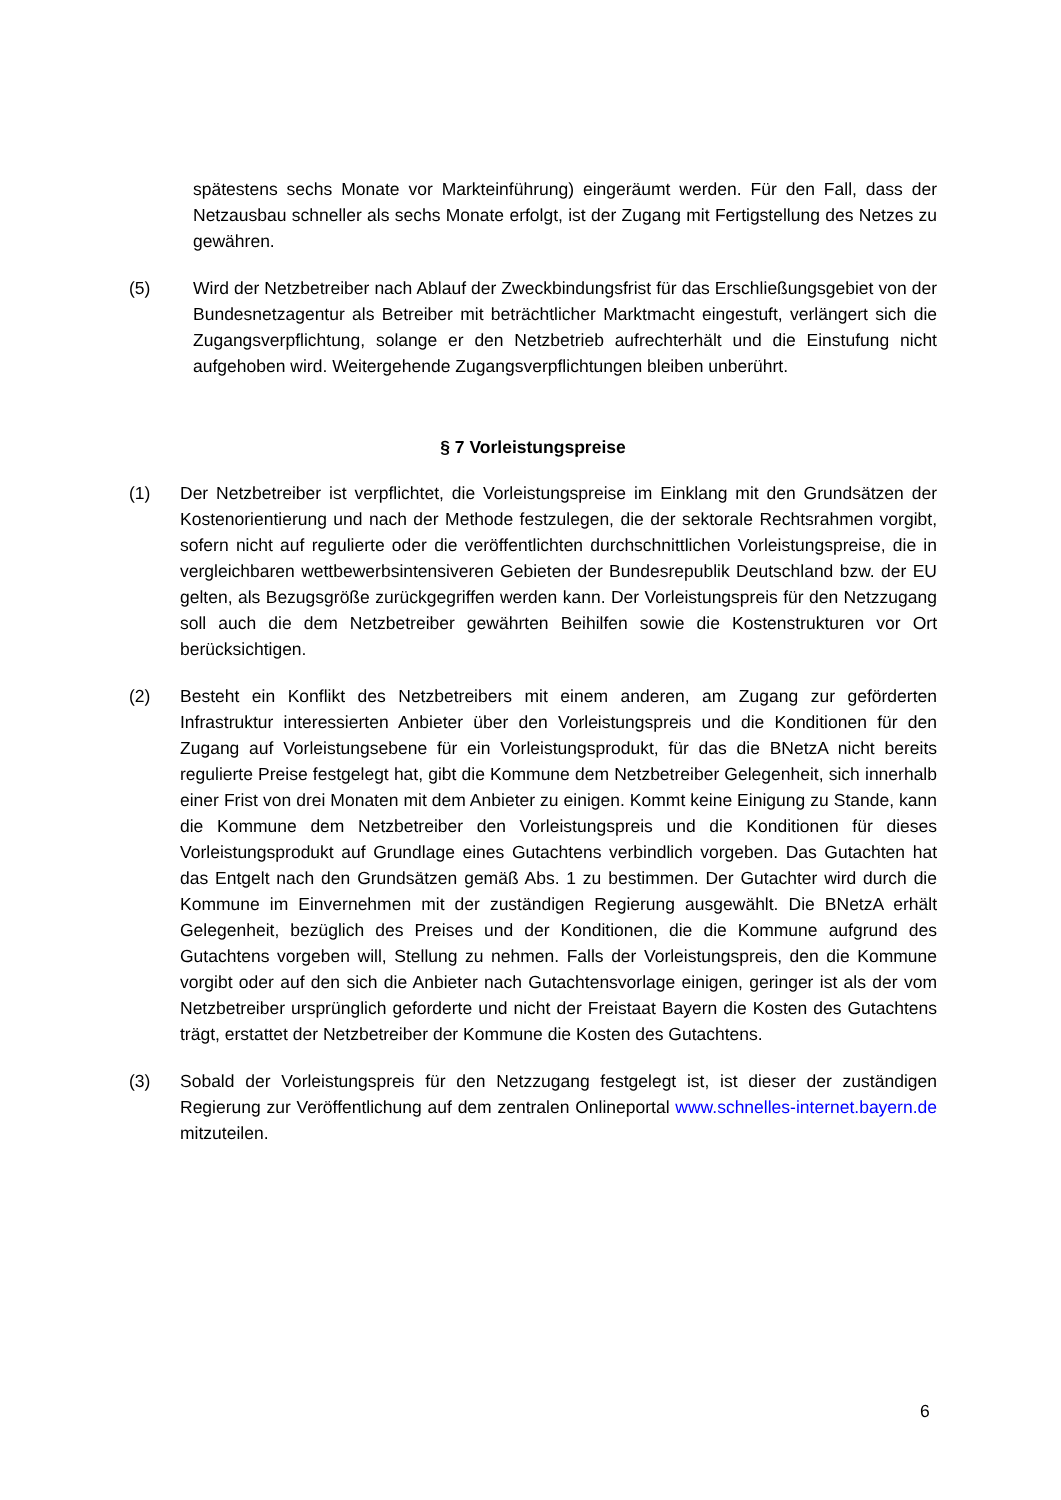spätestens sechs Monate vor Markteinführung) eingeräumt werden. Für den Fall, dass der Netzausbau schneller als sechs Monate erfolgt, ist der Zugang mit Fertigstellung des Netzes zu gewähren.
(5) Wird der Netzbetreiber nach Ablauf der Zweckbindungsfrist für das Erschließungsgebiet von der Bundesnetzagentur als Betreiber mit beträchtlicher Marktmacht eingestuft, verlängert sich die Zugangsverpflichtung, solange er den Netzbetrieb aufrechterhält und die Einstufung nicht aufgehoben wird. Weitergehende Zugangsverpflichtungen bleiben unberührt.
§ 7 Vorleistungspreise
(1) Der Netzbetreiber ist verpflichtet, die Vorleistungspreise im Einklang mit den Grundsätzen der Kostenorientierung und nach der Methode festzulegen, die der sektorale Rechtsrahmen vorgibt, sofern nicht auf regulierte oder die veröffentlichten durchschnittlichen Vorleistungspreise, die in vergleichbaren wettbewerbsintensiveren Gebieten der Bundesrepublik Deutschland bzw. der EU gelten, als Bezugsgröße zurückgegriffen werden kann. Der Vorleistungspreis für den Netzzugang soll auch die dem Netzbetreiber gewährten Beihilfen sowie die Kostenstrukturen vor Ort berücksichtigen.
(2) Besteht ein Konflikt des Netzbetreibers mit einem anderen, am Zugang zur geförderten Infrastruktur interessierten Anbieter über den Vorleistungspreis und die Konditionen für den Zugang auf Vorleistungsebene für ein Vorleistungsprodukt, für das die BNetzA nicht bereits regulierte Preise festgelegt hat, gibt die Kommune dem Netzbetreiber Gelegenheit, sich innerhalb einer Frist von drei Monaten mit dem Anbieter zu einigen. Kommt keine Einigung zu Stande, kann die Kommune dem Netzbetreiber den Vorleistungspreis und die Konditionen für dieses Vorleistungsprodukt auf Grundlage eines Gutachtens verbindlich vorgeben. Das Gutachten hat das Entgelt nach den Grundsätzen gemäß Abs. 1 zu bestimmen. Der Gutachter wird durch die Kommune im Einvernehmen mit der zuständigen Regierung ausgewählt. Die BNetzA erhält Gelegenheit, bezüglich des Preises und der Konditionen, die die Kommune aufgrund des Gutachtens vorgeben will, Stellung zu nehmen. Falls der Vorleistungspreis, den die Kommune vorgibt oder auf den sich die Anbieter nach Gutachtensvorlage einigen, geringer ist als der vom Netzbetreiber ursprünglich geforderte und nicht der Freistaat Bayern die Kosten des Gutachtens trägt, erstattet der Netzbetreiber der Kommune die Kosten des Gutachtens.
(3) Sobald der Vorleistungspreis für den Netzzugang festgelegt ist, ist dieser der zuständigen Regierung zur Veröffentlichung auf dem zentralen Onlineportal www.schnelles-internet.bayern.de mitzuteilen.
6